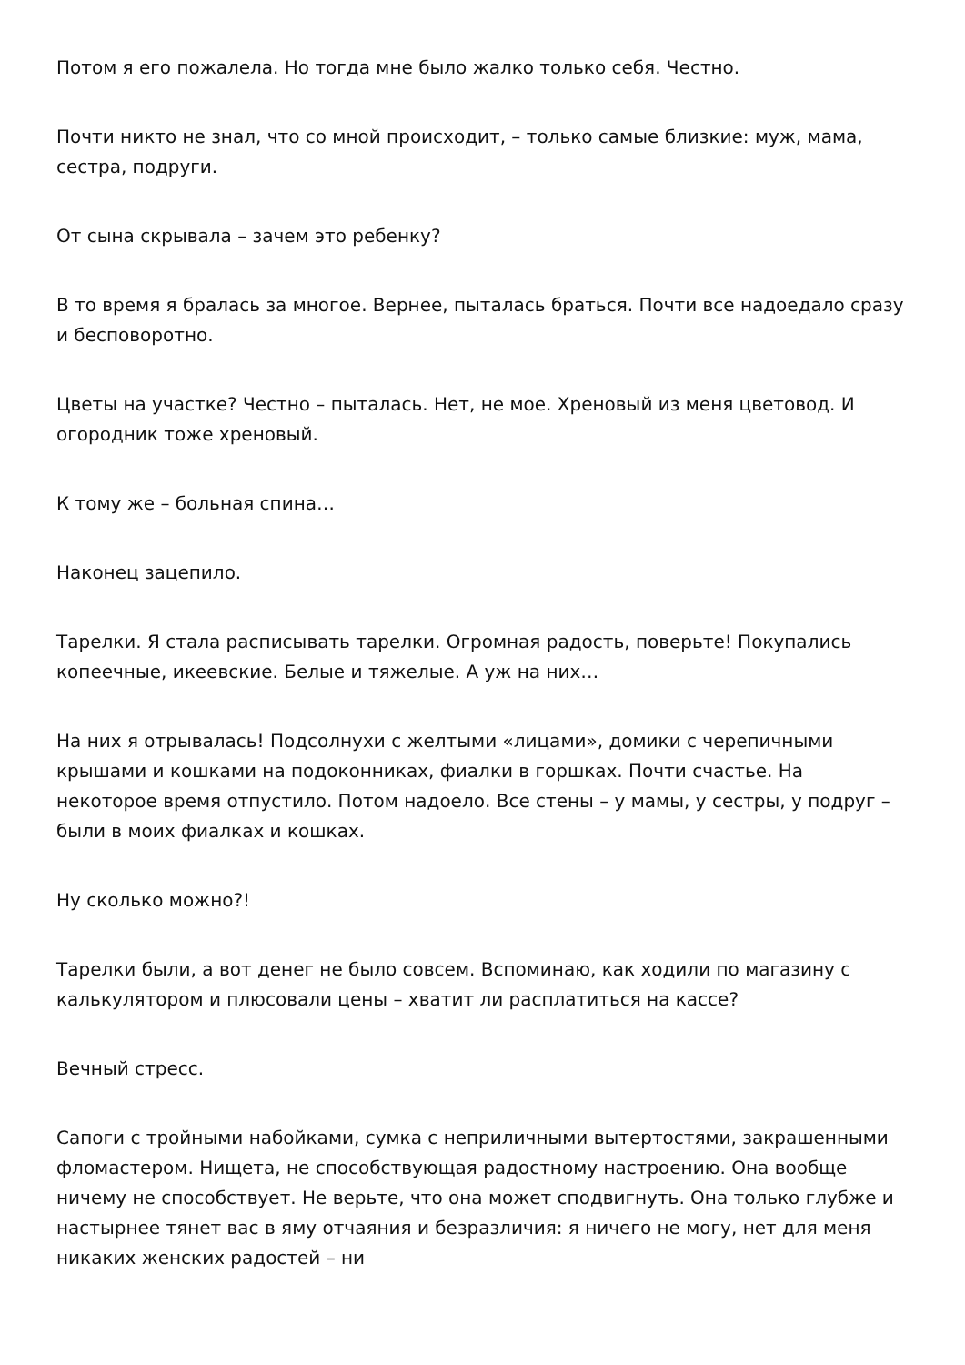Потом я его пожалела. Но тогда мне было жалко только себя. Честно.
Почти никто не знал, что со мной происходит, – только самые близкие: муж, мама, сестра, подруги.
От сына скрывала – зачем это ребенку?
В то время я бралась за многое. Вернее, пыталась браться. Почти все надоедало сразу и бесповоротно.
Цветы на участке? Честно – пыталась. Нет, не мое. Хреновый из меня цветовод. И огородник тоже хреновый.
К тому же – больная спина…
Наконец зацепило.
Тарелки. Я стала расписывать тарелки. Огромная радость, поверьте! Покупались копеечные, икеевские. Белые и тяжелые. А уж на них…
На них я отрывалась! Подсолнухи с желтыми «лицами», домики с черепичными крышами и кошками на подоконниках, фиалки в горшках. Почти счастье. На некоторое время отпустило. Потом надоело. Все стены – у мамы, у сестры, у подруг – были в моих фиалках и кошках.
Ну сколько можно?!
Тарелки были, а вот денег не было совсем. Вспоминаю, как ходили по магазину с калькулятором и плюсовали цены – хватит ли расплатиться на кассе?
Вечный стресс.
Сапоги с тройными набойками, сумка с неприличными вытертостями, закрашенными фломастером. Нищета, не способствующая радостному настроению. Она вообще ничему не способствует. Не верьте, что она может сподвигнуть. Она только глубже и настырнее тянет вас в яму отчаяния и безразличия: я ничего не могу, нет для меня никаких женских радостей – ни